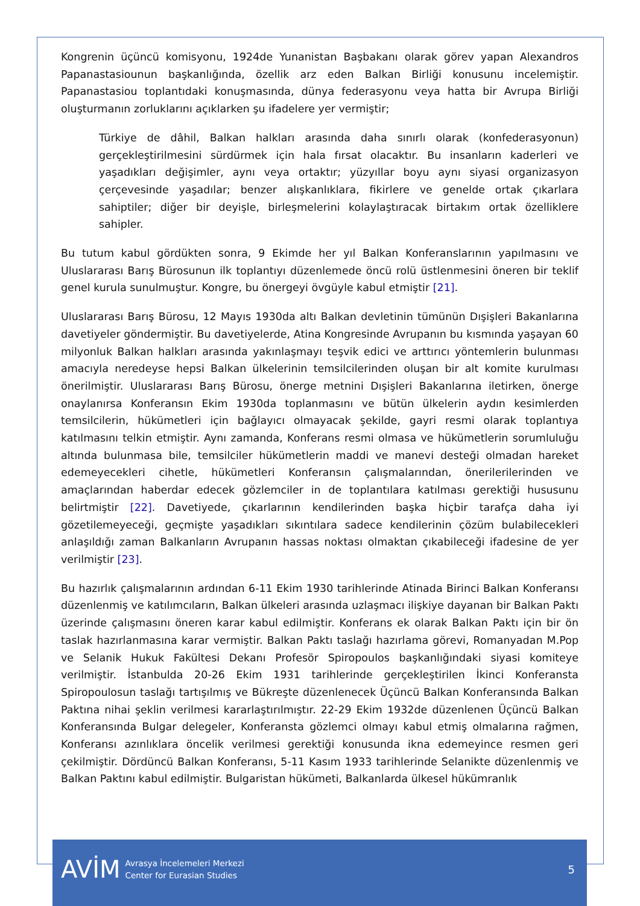Kongrenin üçüncü komisyonu, 1924de Yunanistan Başbakanı olarak görev yapan Alexandros Papanastasiounun başkanlığında, özellik arz eden Balkan Birliği konusunu incelemiştir. Papanastasiou toplantıdaki konuşmasında, dünya federasyonu veya hatta bir Avrupa Birliği oluşturmanın zorluklarını açıklarken şu ifadelere yer vermiştir;
Türkiye de dâhil, Balkan halkları arasında daha sınırlı olarak (konfederasyonun) gerçekleştirilmesini sürdürmek için hala fırsat olacaktır. Bu insanların kaderleri ve yaşadıkları değişimler, aynı veya ortaktır; yüzyıllar boyu aynı siyasi organizasyon çerçevesinde yaşadılar; benzer alışkanlıklara, fikirlere ve genelde ortak çıkarlara sahiptiler; diğer bir deyişle, birleşmelerini kolaylaştıracak birtakım ortak özelliklere sahipler.
Bu tutum kabul gördükten sonra, 9 Ekimde her yıl Balkan Konferanslarının yapılmasını ve Uluslararası Barış Bürosunun ilk toplantıyı düzenlemede öncü rolü üstlenmesini öneren bir teklif genel kurula sunulmuştur. Kongre, bu önergeyi övgüyle kabul etmiştir [21].
Uluslararası Barış Bürosu, 12 Mayıs 1930da altı Balkan devletinin tümünün Dışişleri Bakanlarına davetiyeler göndermiştir. Bu davetiyelerde, Atina Kongresinde Avrupanın bu kısmında yaşayan 60 milyonluk Balkan halkları arasında yakınlaşmayı teşvik edici ve arttırıcı yöntemlerin bulunması amacıyla neredeyse hepsi Balkan ülkelerinin temsilcilerinden oluşan bir alt komite kurulması önerilmiştir. Uluslararası Barış Bürosu, önerge metnini Dışişleri Bakanlarına iletirken, önerge onaylanırsa Konferansın Ekim 1930da toplanmasını ve bütün ülkelerin aydın kesimlerden temsilcilerin, hükümetleri için bağlayıcı olmayacak şekilde, gayri resmi olarak toplantıya katılmasını telkin etmiştir. Aynı zamanda, Konferans resmi olmasa ve hükümetlerin sorumluluğu altında bulunmasa bile, temsilciler hükümetlerin maddi ve manevi desteği olmadan hareket edemeyecekleri cihetle, hükümetleri Konferansın çalışmalarından, önerilerilerinden ve amaçlarından haberdar edecek gözlemciler in de toplantılara katılması gerektiği hususunu belirtmiştir [22]. Davetiyede, çıkarlarının kendilerinden başka hiçbir tarafça daha iyi gözetilemeyeceği, geçmişte yaşadıkları sıkıntılara sadece kendilerinin çözüm bulabilecekleri anlaşıldığı zaman Balkanların Avrupanın hassas noktası olmaktan çıkabileceği ifadesine de yer verilmiştir [23].
Bu hazırlık çalışmalarının ardından 6-11 Ekim 1930 tarihlerinde Atinada Birinci Balkan Konferansı düzenlenmiş ve katılımcıların, Balkan ülkeleri arasında uzlaşmacı ilişkiye dayanan bir Balkan Paktı üzerinde çalışmasını öneren karar kabul edilmiştir. Konferans ek olarak Balkan Paktı için bir ön taslak hazırlanmasına karar vermiştir. Balkan Paktı taslağı hazırlama görevi, Romanyadan M.Pop ve Selanik Hukuk Fakültesi Dekanı Profesör Spiropoulos başkanlığındaki siyasi komiteye verilmiştir. İstanbulda 20-26 Ekim 1931 tarihlerinde gerçekleştirilen İkinci Konferansta Spiropoulosun taslağı tartışılmış ve Bükreşte düzenlenecek Üçüncü Balkan Konferansında Balkan Paktına nihai şeklin verilmesi kararlaştırılmıştır. 22-29 Ekim 1932de düzenlenen Üçüncü Balkan Konferansında Bulgar delegeler, Konferansta gözlemci olmayı kabul etmiş olmalarına rağmen, Konferansı azınlıklara öncelik verilmesi gerektiği konusunda ikna edemeyince resmen geri çekilmiştir. Dördüncü Balkan Konferansı, 5-11 Kasım 1933 tarihlerinde Selanikte düzenlenmiş ve Balkan Paktını kabul edilmiştir. Bulgaristan hükümeti, Balkanlarda ülkesel hükümranlık
AVİM
Avrasya İncelemeleri Merkezi
Center for Eurasian Studies
5